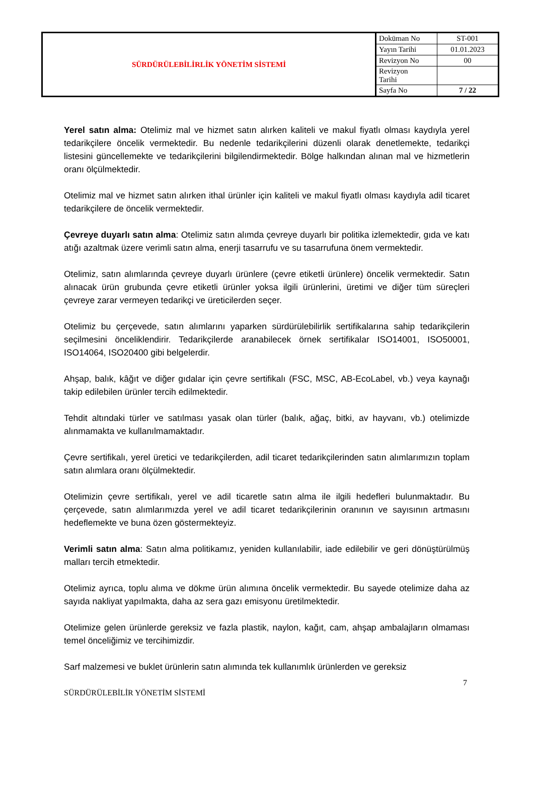| SÜRDÜRÜLEBİLİRLİK YÖNETİM SİSTEMİ | Doküman No | ST-001 |
| | Yayın Tarihi | 01.01.2023 |
| | Revizyon No | 00 |
| | Revizyon Tarihi | |
| | Sayfa No | 7 / 22 |
Yerel satın alma: Otelimiz mal ve hizmet satın alırken kaliteli ve makul fiyatlı olması kaydıyla yerel tedarikçilere öncelik vermektedir. Bu nedenle tedarikçilerini düzenli olarak denetlemekte, tedarikçi listesini güncellemekte ve tedarikçilerini bilgilendirmektedir. Bölge halkından alınan mal ve hizmetlerin oranı ölçülmektedir.
Otelimiz mal ve hizmet satın alırken ithal ürünler için kaliteli ve makul fiyatlı olması kaydıyla adil ticaret tedarikçilere de öncelik vermektedir.
Çevreye duyarlı satın alma: Otelimiz satın alımda çevreye duyarlı bir politika izlemektedir, gıda ve katı atığı azaltmak üzere verimli satın alma, enerji tasarrufu ve su tasarrufuna önem vermektedir.
Otelimiz, satın alımlarında çevreye duyarlı ürünlere (çevre etiketli ürünlere) öncelik vermektedir. Satın alınacak ürün grubunda çevre etiketli ürünler yoksa ilgili ürünlerini, üretimi ve diğer tüm süreçleri çevreye zarar vermeyen tedarikçi ve üreticilerden seçer.
Otelimiz bu çerçevede, satın alımlarını yaparken sürdürülebilirlik sertifikalarına sahip tedarikçilerin seçilmesini önceliklendirir. Tedarikçilerde aranabilecek örnek sertifikalar ISO14001, ISO50001, ISO14064, ISO20400 gibi belgelerdir.
Ahşap, balık, kâğıt ve diğer gıdalar için çevre sertifikalı (FSC, MSC, AB-EcoLabel, vb.) veya kaynağı takip edilebilen ürünler tercih edilmektedir.
Tehdit altındaki türler ve satılması yasak olan türler (balık, ağaç, bitki, av hayvanı, vb.) otelimizde alınmamakta ve kullanılmamaktadır.
Çevre sertifikalı, yerel üretici ve tedarikçilerden, adil ticaret tedarikçilerinden satın alımlarımızın toplam satın alımlara oranı ölçülmektedir.
Otelimizin çevre sertifikalı, yerel ve adil ticaretle satın alma ile ilgili hedefleri bulunmaktadır. Bu çerçevede, satın alımlarımızda yerel ve adil ticaret tedarikçilerinin oranının ve sayısının artmasını hedeflemekte ve buna özen göstermekteyiz.
Verimli satın alma: Satın alma politikamız, yeniden kullanılabilir, iade edilebilir ve geri dönüştürülmüş malları tercih etmektedir.
Otelimiz ayrıca, toplu alıma ve dökme ürün alımına öncelik vermektedir. Bu sayede otelimize daha az sayıda nakliyat yapılmakta, daha az sera gazı emisyonu üretilmektedir.
Otelimize gelen ürünlerde gereksiz ve fazla plastik, naylon, kağıt, cam, ahşap ambalajların olmaması temel önceliğimiz ve tercihimizdir.
Sarf malzemesi ve buklet ürünlerin satın alımında tek kullanımlık ürünlerden ve gereksiz
7
SÜRDÜRÜLEBİLİR YÖNETİM SİSTEMİ